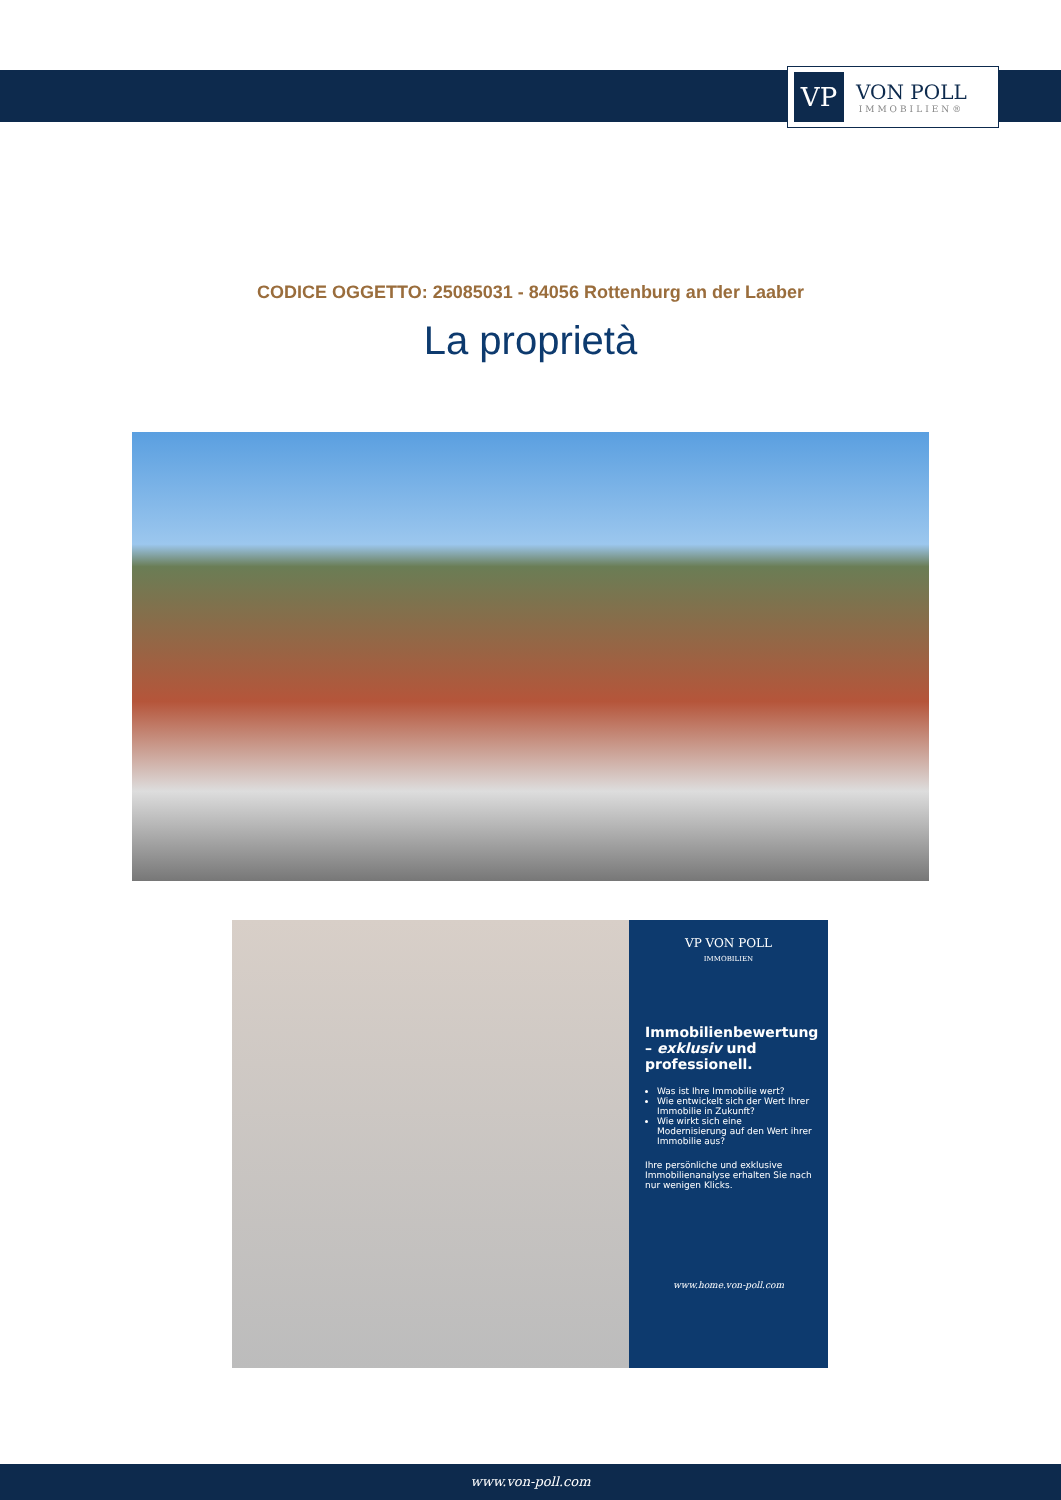VP
VON POLL
IMMOBILIEN®
CODICE OGGETTO: 25085031 - 84056 Rottenburg an der Laaber
La proprietà
VP VON POLL
IMMOBILIEN
Immobilienbewertung – exklusiv und professionell.
Was ist Ihre Immobilie wert?
Wie entwickelt sich der Wert Ihrer Immobilie in Zukunft?
Wie wirkt sich eine Modernisierung auf den Wert ihrer Immobilie aus?
Ihre persönliche und exklusive Immobilienanalyse erhalten Sie nach nur wenigen Klicks.
www.home.von-poll.com
www.von-poll.com